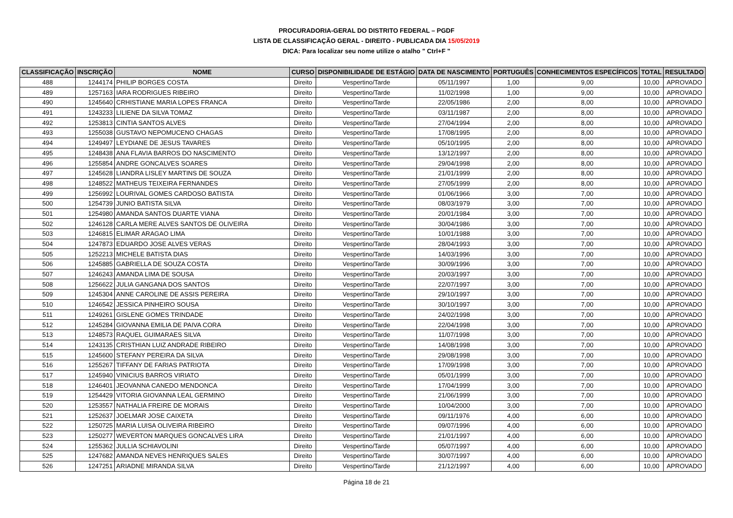PROCURADORIA-GERAL DO DISTRITO FEDERAL – PGDF
LISTA DE CLASSIFICAÇÃO GERAL - DIREITO - PUBLICADA DIA 15/05/2019
DICA: Para localizar seu nome utilize o atalho " Ctrl+F "
| CLASSIFICAÇÃO | INSCRIÇÃO | NOME | CURSO | DISPONIBILIDADE DE ESTÁGIO | DATA DE NASCIMENTO | PORTUGUÊS | CONHECIMENTOS ESPECÍFICOS | TOTAL | RESULTADO |
| --- | --- | --- | --- | --- | --- | --- | --- | --- | --- |
| 488 | 1244174 | PHILIP BORGES COSTA | Direito | Vespertino/Tarde | 05/11/1997 | 1,00 | 9,00 | 10,00 | APROVADO |
| 489 | 1257163 | IARA RODRIGUES RIBEIRO | Direito | Vespertino/Tarde | 11/02/1998 | 1,00 | 9,00 | 10,00 | APROVADO |
| 490 | 1245640 | CRHISTIANE MARIA LOPES FRANCA | Direito | Vespertino/Tarde | 22/05/1986 | 2,00 | 8,00 | 10,00 | APROVADO |
| 491 | 1243233 | LILIENE DA SILVA TOMAZ | Direito | Vespertino/Tarde | 03/11/1987 | 2,00 | 8,00 | 10,00 | APROVADO |
| 492 | 1253813 | CINTIA SANTOS ALVES | Direito | Vespertino/Tarde | 27/04/1994 | 2,00 | 8,00 | 10,00 | APROVADO |
| 493 | 1255038 | GUSTAVO NEPOMUCENO CHAGAS | Direito | Vespertino/Tarde | 17/08/1995 | 2,00 | 8,00 | 10,00 | APROVADO |
| 494 | 1249497 | LEYDIANE DE JESUS TAVARES | Direito | Vespertino/Tarde | 05/10/1995 | 2,00 | 8,00 | 10,00 | APROVADO |
| 495 | 1248438 | ANA FLAVIA BARROS DO NASCIMENTO | Direito | Vespertino/Tarde | 13/12/1997 | 2,00 | 8,00 | 10,00 | APROVADO |
| 496 | 1255854 | ANDRE GONCALVES SOARES | Direito | Vespertino/Tarde | 29/04/1998 | 2,00 | 8,00 | 10,00 | APROVADO |
| 497 | 1245628 | LIANDRA LISLEY MARTINS DE SOUZA | Direito | Vespertino/Tarde | 21/01/1999 | 2,00 | 8,00 | 10,00 | APROVADO |
| 498 | 1248522 | MATHEUS TEIXEIRA FERNANDES | Direito | Vespertino/Tarde | 27/05/1999 | 2,00 | 8,00 | 10,00 | APROVADO |
| 499 | 1256992 | LOURIVAL GOMES CARDOSO BATISTA | Direito | Vespertino/Tarde | 01/06/1966 | 3,00 | 7,00 | 10,00 | APROVADO |
| 500 | 1254739 | JUNIO BATISTA SILVA | Direito | Vespertino/Tarde | 08/03/1979 | 3,00 | 7,00 | 10,00 | APROVADO |
| 501 | 1254980 | AMANDA SANTOS DUARTE VIANA | Direito | Vespertino/Tarde | 20/01/1984 | 3,00 | 7,00 | 10,00 | APROVADO |
| 502 | 1246128 | CARLA MERE ALVES SANTOS DE OLIVEIRA | Direito | Vespertino/Tarde | 30/04/1986 | 3,00 | 7,00 | 10,00 | APROVADO |
| 503 | 1246815 | ELIMAR ARAGAO LIMA | Direito | Vespertino/Tarde | 10/01/1988 | 3,00 | 7,00 | 10,00 | APROVADO |
| 504 | 1247873 | EDUARDO JOSE ALVES VERAS | Direito | Vespertino/Tarde | 28/04/1993 | 3,00 | 7,00 | 10,00 | APROVADO |
| 505 | 1252213 | MICHELE BATISTA DIAS | Direito | Vespertino/Tarde | 14/03/1996 | 3,00 | 7,00 | 10,00 | APROVADO |
| 506 | 1245885 | GABRIELLA DE SOUZA COSTA | Direito | Vespertino/Tarde | 30/09/1996 | 3,00 | 7,00 | 10,00 | APROVADO |
| 507 | 1246243 | AMANDA LIMA DE SOUSA | Direito | Vespertino/Tarde | 20/03/1997 | 3,00 | 7,00 | 10,00 | APROVADO |
| 508 | 1256622 | JULIA GANGANA DOS SANTOS | Direito | Vespertino/Tarde | 22/07/1997 | 3,00 | 7,00 | 10,00 | APROVADO |
| 509 | 1245304 | ANNE CAROLINE DE ASSIS PEREIRA | Direito | Vespertino/Tarde | 29/10/1997 | 3,00 | 7,00 | 10,00 | APROVADO |
| 510 | 1246542 | JESSICA PINHEIRO SOUSA | Direito | Vespertino/Tarde | 30/10/1997 | 3,00 | 7,00 | 10,00 | APROVADO |
| 511 | 1249261 | GISLENE GOMES TRINDADE | Direito | Vespertino/Tarde | 24/02/1998 | 3,00 | 7,00 | 10,00 | APROVADO |
| 512 | 1245284 | GIOVANNA EMILIA DE PAIVA CORA | Direito | Vespertino/Tarde | 22/04/1998 | 3,00 | 7,00 | 10,00 | APROVADO |
| 513 | 1248573 | RAQUEL GUIMARAES SILVA | Direito | Vespertino/Tarde | 11/07/1998 | 3,00 | 7,00 | 10,00 | APROVADO |
| 514 | 1243135 | CRISTHIAN LUIZ ANDRADE RIBEIRO | Direito | Vespertino/Tarde | 14/08/1998 | 3,00 | 7,00 | 10,00 | APROVADO |
| 515 | 1245600 | STEFANY PEREIRA DA SILVA | Direito | Vespertino/Tarde | 29/08/1998 | 3,00 | 7,00 | 10,00 | APROVADO |
| 516 | 1255267 | TIFFANY DE FARIAS PATRIOTA | Direito | Vespertino/Tarde | 17/09/1998 | 3,00 | 7,00 | 10,00 | APROVADO |
| 517 | 1245940 | VINICIUS BARROS VIRIATO | Direito | Vespertino/Tarde | 05/01/1999 | 3,00 | 7,00 | 10,00 | APROVADO |
| 518 | 1246401 | JEOVANNA CANEDO MENDONCA | Direito | Vespertino/Tarde | 17/04/1999 | 3,00 | 7,00 | 10,00 | APROVADO |
| 519 | 1254429 | VITORIA GIOVANNA LEAL GERMINO | Direito | Vespertino/Tarde | 21/06/1999 | 3,00 | 7,00 | 10,00 | APROVADO |
| 520 | 1253557 | NATHALIA FREIRE DE MORAIS | Direito | Vespertino/Tarde | 10/04/2000 | 3,00 | 7,00 | 10,00 | APROVADO |
| 521 | 1252637 | JOELMAR JOSE CAIXETA | Direito | Vespertino/Tarde | 09/11/1976 | 4,00 | 6,00 | 10,00 | APROVADO |
| 522 | 1250725 | MARIA LUISA OLIVEIRA RIBEIRO | Direito | Vespertino/Tarde | 09/07/1996 | 4,00 | 6,00 | 10,00 | APROVADO |
| 523 | 1250277 | WEVERTON MARQUES GONCALVES LIRA | Direito | Vespertino/Tarde | 21/01/1997 | 4,00 | 6,00 | 10,00 | APROVADO |
| 524 | 1255362 | JULLIA SCHIAVOLINI | Direito | Vespertino/Tarde | 05/07/1997 | 4,00 | 6,00 | 10,00 | APROVADO |
| 525 | 1247682 | AMANDA NEVES HENRIQUES SALES | Direito | Vespertino/Tarde | 30/07/1997 | 4,00 | 6,00 | 10,00 | APROVADO |
| 526 | 1247251 | ARIADNE MIRANDA SILVA | Direito | Vespertino/Tarde | 21/12/1997 | 4,00 | 6,00 | 10,00 | APROVADO |
Página 18 de 21